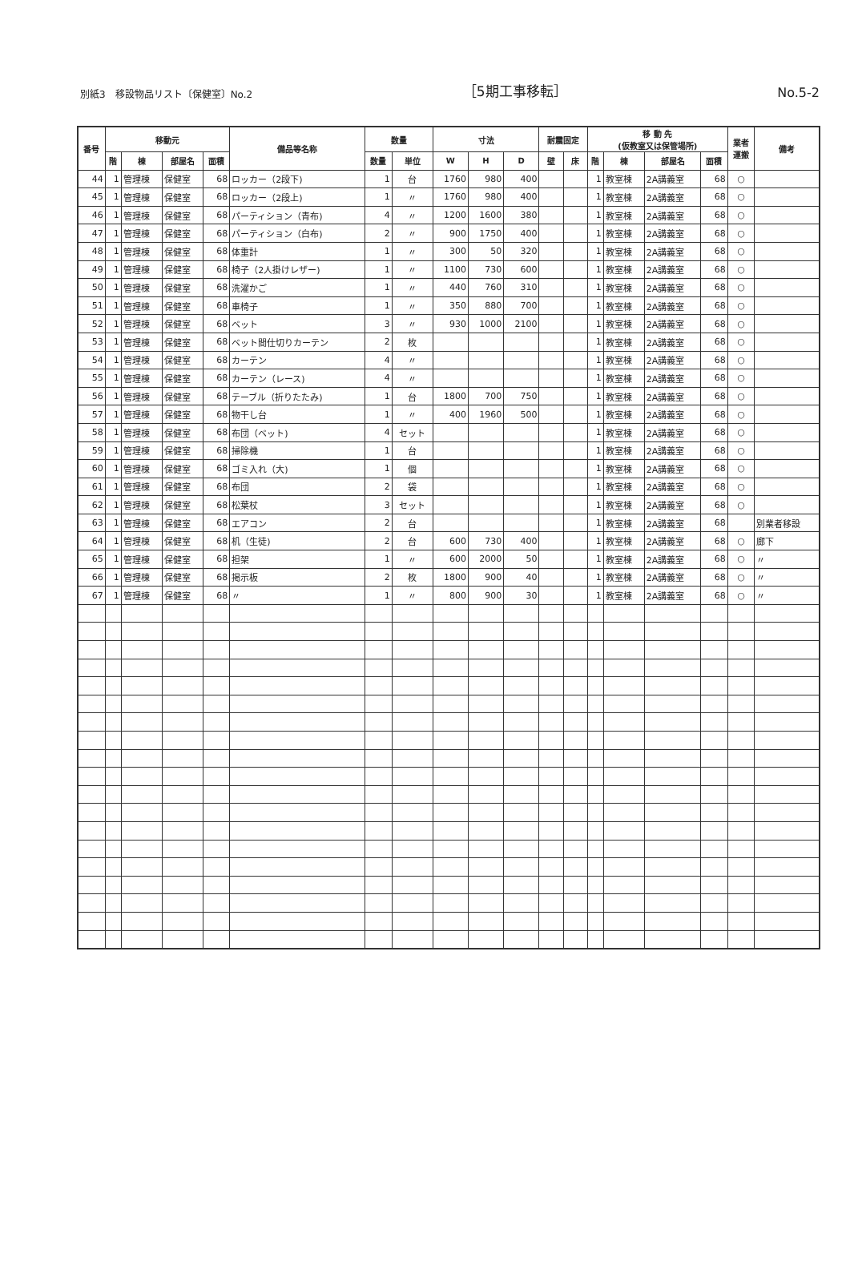別紙3　移設物品リスト〔保健室〕No.2
［5期工事移転］
No.5-2
| 番号 | 移動元 | | | | 備品等名称 | 数量 | | 寸法 | | | 耐震固定 | | 移 動 先 (仮教室又は保管場所) | | | | 業者 運搬 | 備考 |
| --- | --- | --- | --- | --- | --- | --- | --- | --- | --- | --- | --- | --- | --- | --- | --- | --- | --- | --- |
| | 階 | 棟 | 部屋名 | 面積 | | 数量 | 単位 | W | H | D | 壁 | 床 | 階 | 棟 | 部屋名 | 面積 | | |
| 44 | 1 | 管理棟 | 保健室 | 68 | ロッカー（2段下) | 1 | 台 | 1760 | 980 | 400 | | | 1 | 教室棟 | 2A講義室 | 68 | ○ | |
| 45 | 1 | 管理棟 | 保健室 | 68 | ロッカー（2段上) | 1 | 〃 | 1760 | 980 | 400 | | | 1 | 教室棟 | 2A講義室 | 68 | ○ | |
| 46 | 1 | 管理棟 | 保健室 | 68 | パーティション（青布) | 4 | 〃 | 1200 | 1600 | 380 | | | 1 | 教室棟 | 2A講義室 | 68 | ○ | |
| 47 | 1 | 管理棟 | 保健室 | 68 | パーティション（白布) | 2 | 〃 | 900 | 1750 | 400 | | | 1 | 教室棟 | 2A講義室 | 68 | ○ | |
| 48 | 1 | 管理棟 | 保健室 | 68 | 体重計 | 1 | 〃 | 300 | 50 | 320 | | | 1 | 教室棟 | 2A講義室 | 68 | ○ | |
| 49 | 1 | 管理棟 | 保健室 | 68 | 椅子（2人掛けレザー) | 1 | 〃 | 1100 | 730 | 600 | | | 1 | 教室棟 | 2A講義室 | 68 | ○ | |
| 50 | 1 | 管理棟 | 保健室 | 68 | 洗濯かご | 1 | 〃 | 440 | 760 | 310 | | | 1 | 教室棟 | 2A講義室 | 68 | ○ | |
| 51 | 1 | 管理棟 | 保健室 | 68 | 車椅子 | 1 | 〃 | 350 | 880 | 700 | | | 1 | 教室棟 | 2A講義室 | 68 | ○ | |
| 52 | 1 | 管理棟 | 保健室 | 68 | ベット | 3 | 〃 | 930 | 1000 | 2100 | | | 1 | 教室棟 | 2A講義室 | 68 | ○ | |
| 53 | 1 | 管理棟 | 保健室 | 68 | ベット間仕切りカーテン | 2 | 枚 | | | | | | 1 | 教室棟 | 2A講義室 | 68 | ○ | |
| 54 | 1 | 管理棟 | 保健室 | 68 | カーテン | 4 | 〃 | | | | | | 1 | 教室棟 | 2A講義室 | 68 | ○ | |
| 55 | 1 | 管理棟 | 保健室 | 68 | カーテン（レース) | 4 | 〃 | | | | | | 1 | 教室棟 | 2A講義室 | 68 | ○ | |
| 56 | 1 | 管理棟 | 保健室 | 68 | テーブル（折りたたみ) | 1 | 台 | 1800 | 700 | 750 | | | 1 | 教室棟 | 2A講義室 | 68 | ○ | |
| 57 | 1 | 管理棟 | 保健室 | 68 | 物干し台 | 1 | 〃 | 400 | 1960 | 500 | | | 1 | 教室棟 | 2A講義室 | 68 | ○ | |
| 58 | 1 | 管理棟 | 保健室 | 68 | 布団（ベット) | 4 | セット | | | | | | 1 | 教室棟 | 2A講義室 | 68 | ○ | |
| 59 | 1 | 管理棟 | 保健室 | 68 | 掃除機 | 1 | 台 | | | | | | 1 | 教室棟 | 2A講義室 | 68 | ○ | |
| 60 | 1 | 管理棟 | 保健室 | 68 | ゴミ入れ（大) | 1 | 個 | | | | | | 1 | 教室棟 | 2A講義室 | 68 | ○ | |
| 61 | 1 | 管理棟 | 保健室 | 68 | 布団 | 2 | 袋 | | | | | | 1 | 教室棟 | 2A講義室 | 68 | ○ | |
| 62 | 1 | 管理棟 | 保健室 | 68 | 松葉杖 | 3 | セット | | | | | | 1 | 教室棟 | 2A講義室 | 68 | ○ | |
| 63 | 1 | 管理棟 | 保健室 | 68 | エアコン | 2 | 台 | | | | | | 1 | 教室棟 | 2A講義室 | 68 | | 別業者移設 |
| 64 | 1 | 管理棟 | 保健室 | 68 | 机（生徒) | 2 | 台 | 600 | 730 | 400 | | | 1 | 教室棟 | 2A講義室 | 68 | ○ | 廊下 |
| 65 | 1 | 管理棟 | 保健室 | 68 | 担架 | 1 | 〃 | 600 | 2000 | 50 | | | 1 | 教室棟 | 2A講義室 | 68 | ○ | 〃 |
| 66 | 1 | 管理棟 | 保健室 | 68 | 掲示板 | 2 | 枚 | 1800 | 900 | 40 | | | 1 | 教室棟 | 2A講義室 | 68 | ○ | 〃 |
| 67 | 1 | 管理棟 | 保健室 | 68 | 〃 | 1 | 〃 | 800 | 900 | 30 | | | 1 | 教室棟 | 2A講義室 | 68 | ○ | 〃 |